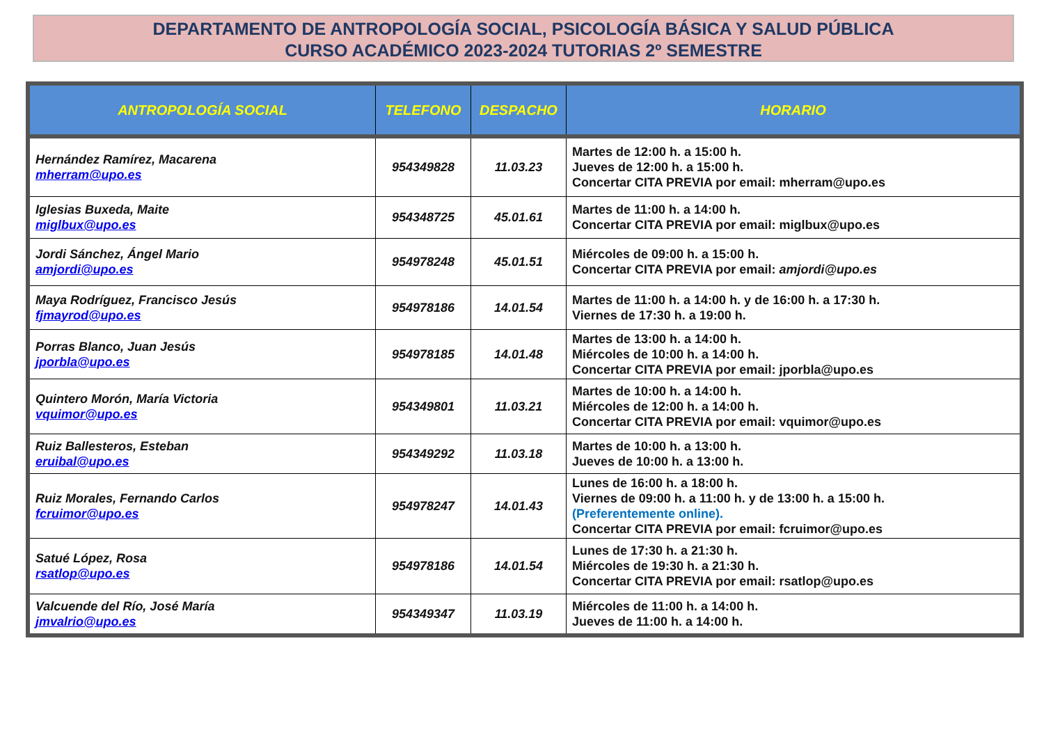DEPARTAMENTO DE ANTROPOLOGÍA SOCIAL, PSICOLOGÍA BÁSICA Y SALUD PÚBLICA
CURSO ACADÉMICO 2023-2024 TUTORIAS 2º SEMESTRE
| ANTROPOLOGÍA SOCIAL | TELEFONO | DESPACHO | HORARIO |
| --- | --- | --- | --- |
| Hernández Ramírez, Macarena mherram@upo.es | 954349828 | 11.03.23 | Martes de 12:00 h. a 15:00 h. Jueves de 12:00 h. a 15:00 h. Concertar CITA PREVIA por email: mherram@upo.es |
| Iglesias Buxeda, Maite miglbux@upo.es | 954348725 | 45.01.61 | Martes de 11:00 h. a 14:00 h. Concertar CITA PREVIA por email: miglbux@upo.es |
| Jordi Sánchez, Ángel Mario amjordi@upo.es | 954978248 | 45.01.51 | Miércoles de 09:00 h. a 15:00 h. Concertar CITA PREVIA por email: amjordi@upo.es |
| Maya Rodríguez, Francisco Jesús fjmayrod@upo.es | 954978186 | 14.01.54 | Martes de 11:00 h. a 14:00 h. y de 16:00 h. a 17:30 h. Viernes de 17:30 h. a 19:00 h. |
| Porras Blanco, Juan Jesús jporbla@upo.es | 954978185 | 14.01.48 | Martes de 13:00 h. a 14:00 h. Miércoles de 10:00 h. a 14:00 h. Concertar CITA PREVIA por email: jporbla@upo.es |
| Quintero Morón, María Victoria vquimor@upo.es | 954349801 | 11.03.21 | Martes de 10:00 h. a 14:00 h. Miércoles de 12:00 h. a 14:00 h. Concertar CITA PREVIA por email: vquimor@upo.es |
| Ruiz Ballesteros, Esteban eruibal@upo.es | 954349292 | 11.03.18 | Martes de 10:00 h. a 13:00 h. Jueves de 10:00 h. a 13:00 h. |
| Ruiz Morales, Fernando Carlos fcruimor@upo.es | 954978247 | 14.01.43 | Lunes de 16:00 h. a 18:00 h. Viernes de 09:00 h. a 11:00 h. y de 13:00 h. a 15:00 h. (Preferentemente online). Concertar CITA PREVIA por email: fcruimor@upo.es |
| Satué López, Rosa rsatlop@upo.es | 954978186 | 14.01.54 | Lunes de 17:30 h. a 21:30 h. Miércoles de 19:30 h. a 21:30 h. Concertar CITA PREVIA por email: rsatlop@upo.es |
| Valcuende del Río, José María jmvalrio@upo.es | 954349347 | 11.03.19 | Miércoles de 11:00 h. a 14:00 h. Jueves de 11:00 h. a 14:00 h. |